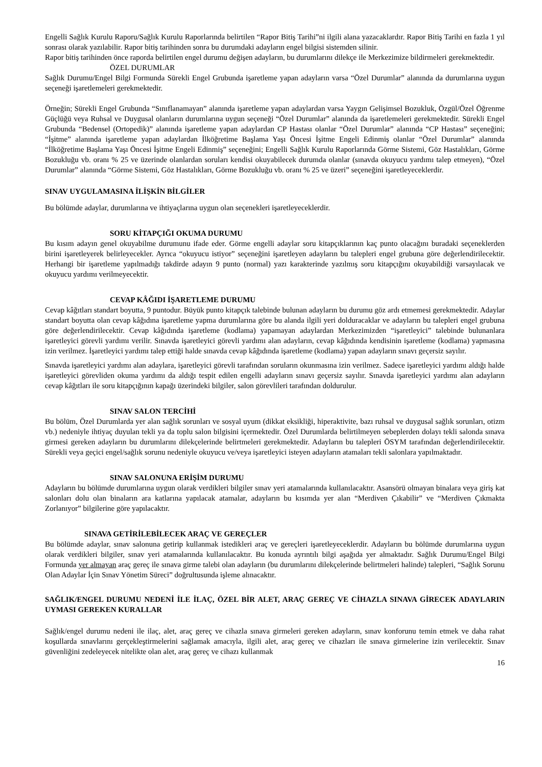Engelli Sağlık Kurulu Raporu/Sağlık Kurulu Raporlarında belirtilen “Rapor Bitiş Tarihi”ni ilgili alana yazacaklardır. Rapor Bitiş Tarihi en fazla 1 yıl sonrası olarak yazılabilir. Rapor bitiş tarihinden sonra bu durumdaki adayların engel bilgisi sistemden silinir.
Rapor bitiş tarihinden önce raporda belirtilen engel durumu değişen adayların, bu durumlarını dilekçe ile Merkezimize bildirmeleri gerekmektedir.
ÖZEL DURUMLAR
Sağlık Durumu/Engel Bilgi Formunda Sürekli Engel Grubunda işaretleme yapan adayların varsa “Özel Durumlar” alanında da durumlarına uygun seçeneği işaretlemeleri gerekmektedir.
Örneğin; Sürekli Engel Grubunda “Sınıflanamayan” alanında işaretleme yapan adaylardan varsa Yaygın Gelişimsel Bozukluk, Özgül/Özel Öğrenme Güçlüğü veya Ruhsal ve Duygusal olanların durumlarına uygun seçeneği “Özel Durumlar” alanında da işaretlemeleri gerekmektedir. Sürekli Engel Grubunda “Bedensel (Ortopedik)” alanında işaretleme yapan adaylardan CP Hastası olanlar “Özel Durumlar” alanında “CP Hastası” seçeneğini; “İşitme” alanında işaretleme yapan adaylardan İlköğretime Başlama Yaşı Öncesi İşitme Engeli Edinmiş olanlar “Özel Durumlar” alanında “İlköğretime Başlama Yaşı Öncesi İşitme Engeli Edinmiş” seçeneğini; Engelli Sağlık Kurulu Raporlarında Görme Sistemi, Göz Hastalıkları, Görme Bozukluğu vb. oranı % 25 ve üzerinde olanlardan soruları kendisi okuyabilecek durumda olanlar (sınavda okuyucu yardımı talep etmeyen), “Özel Durumlar” alanında “Görme Sistemi, Göz Hastalıkları, Görme Bozukluğu vb. oranı % 25 ve üzeri” seçeneğini işaretleyeceklerdir.
SINAV UYGULAMASINA İLİŞKİN BİLGİLER
Bu bölümde adaylar, durumlarına ve ihtiyaçlarına uygun olan seçenekleri işaretleyeceklerdir.
SORU KİTAPÇIĞI OKUMA DURUMU
Bu kısım adayın genel okuyabilme durumunu ifade eder. Görme engelli adaylar soru kitapçıklarının kaç punto olacağını buradaki seçeneklerden birini işaretleyerek belirleyecekler. Ayrıca “okuyucu istiyor” seçeneğini işaretleyen adayların bu talepleri engel grubuna göre değerlendirilecektir. Herhangi bir işaretleme yapılmadığı takdirde adayın 9 punto (normal) yazı karakterinde yazılmış soru kitapçığını okuyabildiği varsayılacak ve okuyucu yardımı verilmeyecektir.
CEVAP KÂĞIDI İŞARETLEME DURUMU
Cevap kâğıtları standart boyutta, 9 puntodur. Büyük punto kitapçık talebinde bulunan adayların bu durumu göz ardı etmemesi gerekmektedir. Adaylar standart boyutta olan cevap kâğıdına işaretleme yapma durumlarına göre bu alanda ilgili yeri dolduracaklar ve adayların bu talepleri engel grubuna göre değerlendirilecektir. Cevap kâğıdında işaretleme (kodlama) yapamayan adaylardan Merkezimizden “işaretleyici” talebinde bulunanlara işaretleyici görevli yardımı verilir. Sınavda işaretleyici görevli yardımı alan adayların, cevap kâğıdında kendisinin işaretleme (kodlama) yapmasına izin verilmez. İşaretleyici yardımı talep ettiği halde sınavda cevap kâğıdında işaretleme (kodlama) yapan adayların sınavı geçersiz sayılır.
Sınavda işaretleyici yardımı alan adaylara, işaretleyici görevli tarafından soruların okunmasına izin verilmez. Sadece işaretleyici yardımı aldığı halde işaretleyici görevliden okuma yardımı da aldığı tespit edilen engelli adayların sınavı geçersiz sayılır. Sınavda işaretleyici yardımı alan adayların cevap kâğıtları ile soru kitapçığının kapağı üzerindeki bilgiler, salon görevlileri tarafından doldurulur.
SINAV SALON TERCİHİ
Bu bölüm, Özel Durumlarda yer alan sağlık sorunları ve sosyal uyum (dikkat eksikliği, hiperaktivite, bazı ruhsal ve duygusal sağlık sorunları, otizm vb.) nedeniyle ihtiyaç duyulan tekli ya da toplu salon bilgisini içermektedir. Özel Durumlarda belirtilmeyen sebeplerden dolayı tekli salonda sınava girmesi gereken adayların bu durumlarını dilekçelerinde belirtmeleri gerekmektedir. Adayların bu talepleri ÖSYM tarafından değerlendirilecektir. Sürekli veya geçici engel/sağlık sorunu nedeniyle okuyucu ve/veya işaretleyici isteyen adayların atamaları tekli salonlara yapılmaktadır.
SINAV SALONUNA ERİŞİM DURUMU
Adayların bu bölümde durumlarına uygun olarak verdikleri bilgiler sınav yeri atamalarında kullanılacaktır. Asansörü olmayan binalara veya giriş kat salonları dolu olan binaların ara katlarına yapılacak atamalar, adayların bu kısımda yer alan “Merdiven Çıkabilir” ve “Merdiven Çıkmakta Zorlanıyor” bilgilerine göre yapılacaktır.
SINAVA GETİRİLEBİLECEK ARAÇ VE GEREÇLER
Bu bölümde adaylar, sınav salonuna getirip kullanmak istedikleri araç ve gereçleri işaretleyeceklerdir. Adayların bu bölümde durumlarına uygun olarak verdikleri bilgiler, sınav yeri atamalarında kullanılacaktır. Bu konuda ayrıntılı bilgi aşağıda yer almaktadır. Sağlık Durumu/Engel Bilgi Formunda yer almayan araç gereç ile sınava girme talebi olan adayların (bu durumlarını dilekçelerinde belirtmeleri halinde) talepleri, “Sağlık Sorunu Olan Adaylar İçin Sınav Yönetim Süreci” doğrultusunda işleme alınacaktır.
SAĞLIK/ENGEL DURUMU NEDENİ İLE İLAÇ, ÖZEL BİR ALET, ARAÇ GEREÇ VE CİHAZLA SINAVA GİRECEK ADAYLARIN UYMASI GEREKEN KURALLAR
Sağlık/engel durumu nedeni ile ilaç, alet, araç gereç ve cihazla sınava girmeleri gereken adayların, sınav konforunu temin etmek ve daha rahat koşullarda sınavlarını gerçekleştirmelerini sağlamak amacıyla, ilgili alet, araç gereç ve cihazları ile sınava girmelerine izin verilecektir. Sınav güvenliğini zedeleyecek nitelikte olan alet, araç gereç ve cihazı kullanmak
16